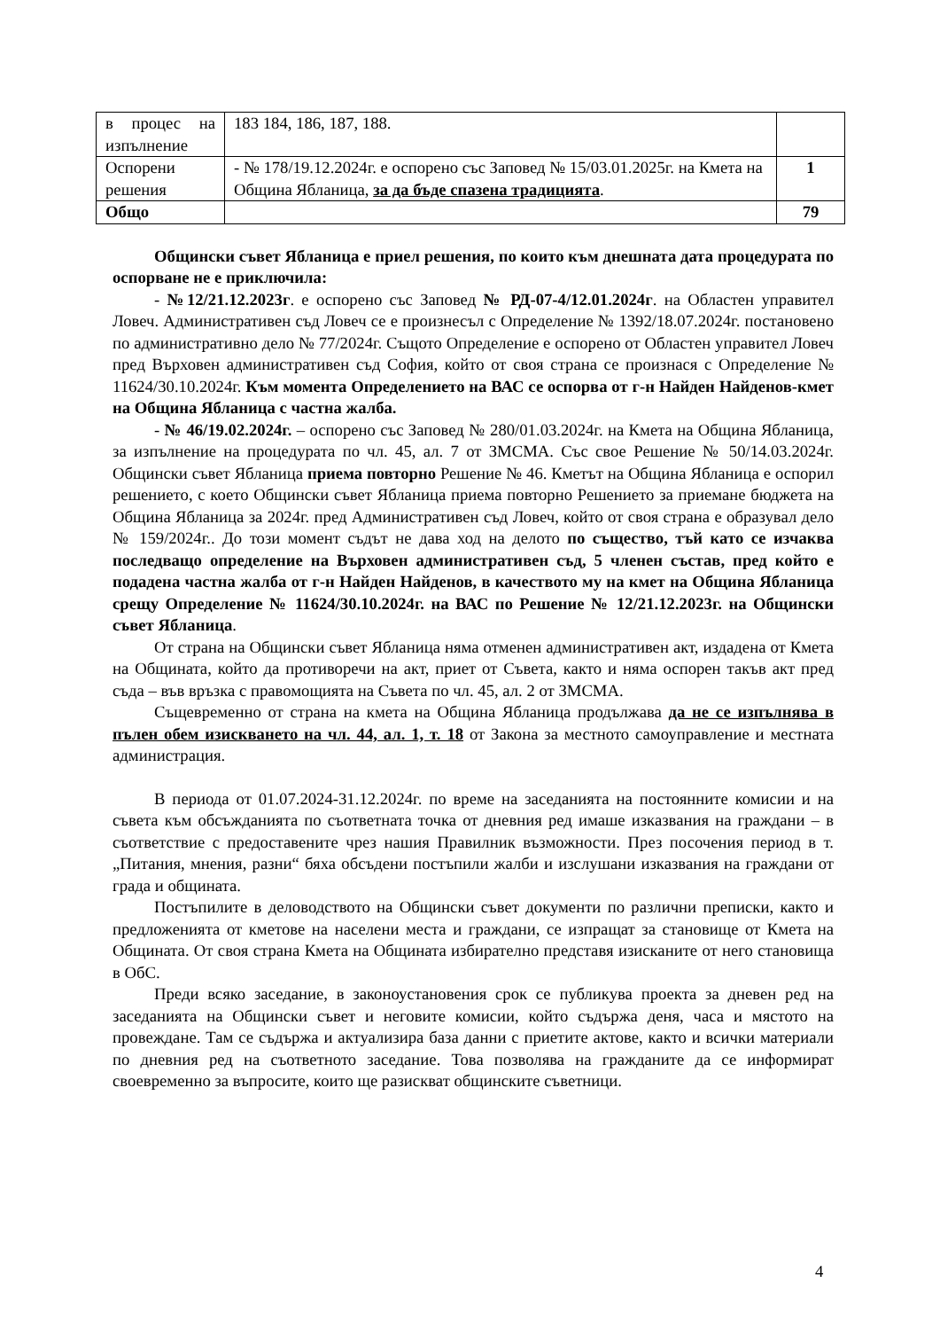| в процес на изпълнение | 183 184, 186, 187, 188. | |
| Оспорени решения | - № 178/19.12.2024г. е оспорено със Заповед № 15/03.01.2025г. на Кмета на Община Ябланица, за да бъде спазена традицията . | 1 |
| Общо | | 79 |
Общински съвет Ябланица е приел решения, по които към днешната дата процедурата по оспорване не е приключила:
- №12/21.12.2023г. е оспорено със Заповед № РД-07-4/12.01.2024г. на Областен управител Ловеч. Административен съд Ловеч се е произнесъл с Определение № 1392/18.07.2024г. постановено по административно дело № 77/2024г. Същото Определение е оспорено от Областен управител Ловеч пред Върховен административен съд София, който от своя страна се произнася с Определение № 11624/30.10.2024г. Към момента Определението на ВАС се оспорва от г-н Найден Найденов-кмет на Община Ябланица с частна жалба.
- № 46/19.02.2024г. – оспорено със Заповед № 280/01.03.2024г. на Кмета на Община Ябланица, за изпълнение на процедурата по чл. 45, ал. 7 от ЗМСМА. Със свое Решение № 50/14.03.2024г. Общински съвет Ябланица приема повторно Решение № 46. Кметът на Община Ябланица е оспорил решението, с което Общински съвет Ябланица приема повторно Решението за приемане бюджета на Община Ябланица за 2024г. пред Административен съд Ловеч, който от своя страна е образувал дело № 159/2024г.. До този момент съдът не дава ход на делото по същество, тъй като се изчаква последващо определение на Върховен административен съд, 5 членен състав, пред който е подадена частна жалба от г-н Найден Найденов, в качеството му на кмет на Община Ябланица срещу Определение № 11624/30.10.2024г. на ВАС по Решение № 12/21.12.2023г. на Общински съвет Ябланица.
От страна на Общински съвет Ябланица няма отменен административен акт, издадена от Кмета на Общината, който да противоречи на акт, приет от Съвета, както и няма оспорен такъв акт пред съда – във връзка с правомощията на Съвета по чл. 45, ал. 2 от ЗМСМА.
Същевременно от страна на кмета на Община Ябланица продължава да не се изпълнява в пълен обем изискването на чл. 44, ал. 1, т. 18 от Закона за местното самоуправление и местната администрация.
В периода от 01.07.2024-31.12.2024г. по време на заседанията на постоянните комисии и на съвета към обсъжданията по съответната точка от дневния ред имаше изказвания на граждани – в съответствие с предоставените чрез нашия Правилник възможности. През посочения период в т. „Питания, мнения, разни“ бяха обсъдени постъпили жалби и изслушани изказвания на граждани от града и общината.
Постъпилите в деловодството на Общински съвет документи по различни преписки, както и предложенията от кметове на населени места и граждани, се изпращат за становище от Кмета на Общината. От своя страна Кмета на Общината избирателно представя изисканите от него становища в ОбС.
Преди всяко заседание, в законоустановения срок се публикува проекта за дневен ред на заседанията на Общински съвет и неговите комисии, който съдържа деня, часа и мястото на провеждане. Там се съдържа и актуализира база данни с приетите актове, както и всички материали по дневния ред на съответното заседание. Това позволява на гражданите да се информират своевременно за въпросите, които ще разискват общинските съветници.
4